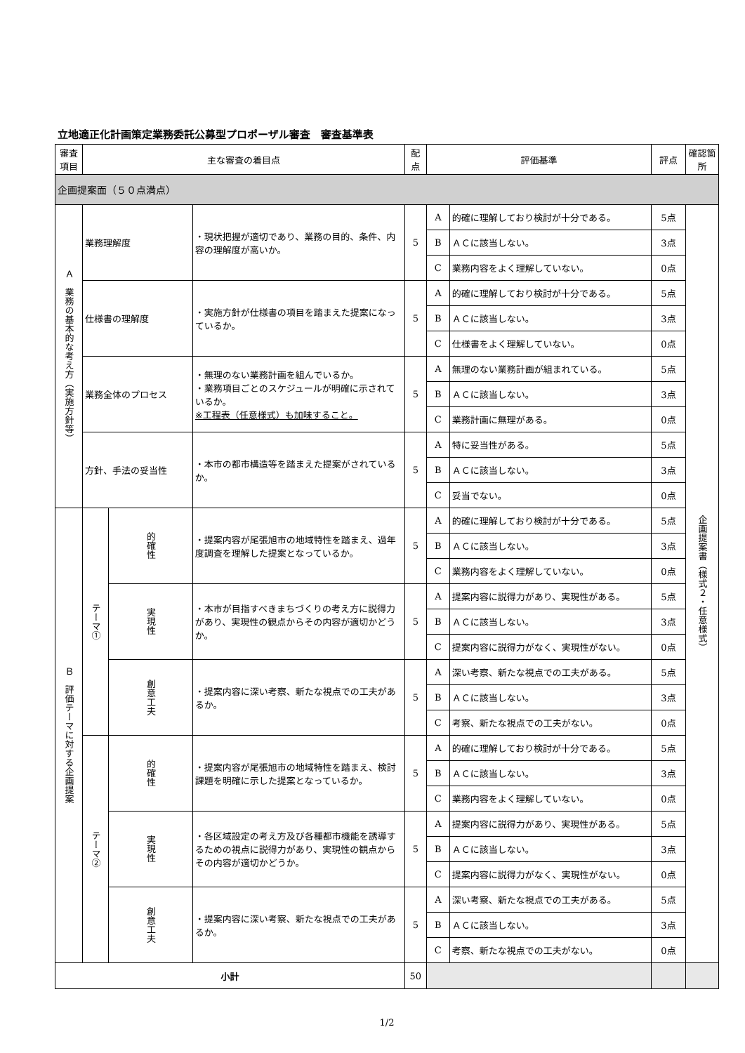立地適正化計画策定業務委託公募型プロポーザル審査　審査基準表
| 審査項目 | 主な審査の着目点 | | | 配点 | 評価基準 | | 評点 | 確認箇所 |
| --- | --- | --- | --- | --- | --- | --- | --- | --- |
| 企画提案面（５０点満点） | | | | | | | | |
| Ａ 業務の基本的な考え方（実施方針等） | 業務理解度 | | ・現状把握が適切であり、業務の目的、条件、内容の理解度が高いか。 | 5 | A | 的確に理解しており検討が十分である。 | 5点 | 企画提案書（様式２・任意様式） |
| | | | | | B | ＡＣに該当しない。 | 3点 | |
| | | | | | C | 業務内容をよく理解していない。 | 0点 | |
| | 仕様書の理解度 | | ・実施方針が仕様書の項目を踏まえた提案になっているか。 | 5 | A | 的確に理解しており検討が十分である。 | 5点 | |
| | | | | | B | ＡＣに該当しない。 | 3点 | |
| | | | | | C | 仕様書をよく理解していない。 | 0点 | |
| | 業務全体のプロセス | | ・無理のない業務計画を組んでいるか。 ・業務項目ごとのスケジュールが明確に示されているか。 ※工程表（任意様式）も加味すること。 | 5 | A | 無理のない業務計画が組まれている。 | 5点 | |
| | | | | | B | ＡＣに該当しない。 | 3点 | |
| | | | | | C | 業務計画に無理がある。 | 0点 | |
| | 方針、手法の妥当性 | | ・本市の都市構造等を踏まえた提案がされているか。 | 5 | A | 特に妥当性がある。 | 5点 | |
| | | | | | B | ＡＣに該当しない。 | 3点 | |
| | | | | | C | 妥当でない。 | 0点 | |
| Ｂ 評価テーマに対する企画提案 | テーマ① | 的確性 | ・提案内容が尾張旭市の地域特性を踏まえ、過年度調査を理解した提案となっているか。 | 5 | A | 的確に理解しており検討が十分である。 | 5点 | |
| | | | | | B | ＡＣに該当しない。 | 3点 | |
| | | | | | C | 業務内容をよく理解していない。 | 0点 | |
| | | 実現性 | ・本市が目指すべきまちづくりの考え方に説得力があり、実現性の観点からその内容が適切かどうか。 | 5 | A | 提案内容に説得力があり、実現性がある。 | 5点 | |
| | | | | | B | ＡＣに該当しない。 | 3点 | |
| | | | | | C | 提案内容に説得力がなく、実現性がない。 | 0点 | |
| | | 創意工夫 | ・提案内容に深い考察、新たな視点での工夫があるか。 | 5 | A | 深い考察、新たな視点での工夫がある。 | 5点 | |
| | | | | | B | ＡＣに該当しない。 | 3点 | |
| | | | | | C | 考察、新たな視点での工夫がない。 | 0点 | |
| | テーマ② | 的確性 | ・提案内容が尾張旭市の地域特性を踏まえ、検討課題を明確に示した提案となっているか。 | 5 | A | 的確に理解しており検討が十分である。 | 5点 | |
| | | | | | B | ＡＣに該当しない。 | 3点 | |
| | | | | | C | 業務内容をよく理解していない。 | 0点 | |
| | | 実現性 | ・各区域設定の考え方及び各種都市機能を誘導するための視点に説得力があり、実現性の観点からその内容が適切かどうか。 | 5 | A | 提案内容に説得力があり、実現性がある。 | 5点 | |
| | | | | | B | ＡＣに該当しない。 | 3点 | |
| | | | | | C | 提案内容に説得力がなく、実現性がない。 | 0点 | |
| | | 創意工夫 | ・提案内容に深い考察、新たな視点での工夫があるか。 | 5 | A | 深い考察、新たな視点での工夫がある。 | 5点 | |
| | | | | | B | ＡＣに該当しない。 | 3点 | |
| | | | | | C | 考察、新たな視点での工夫がない。 | 0点 | |
| 小計 | | | | 50 | | | | |
1/2